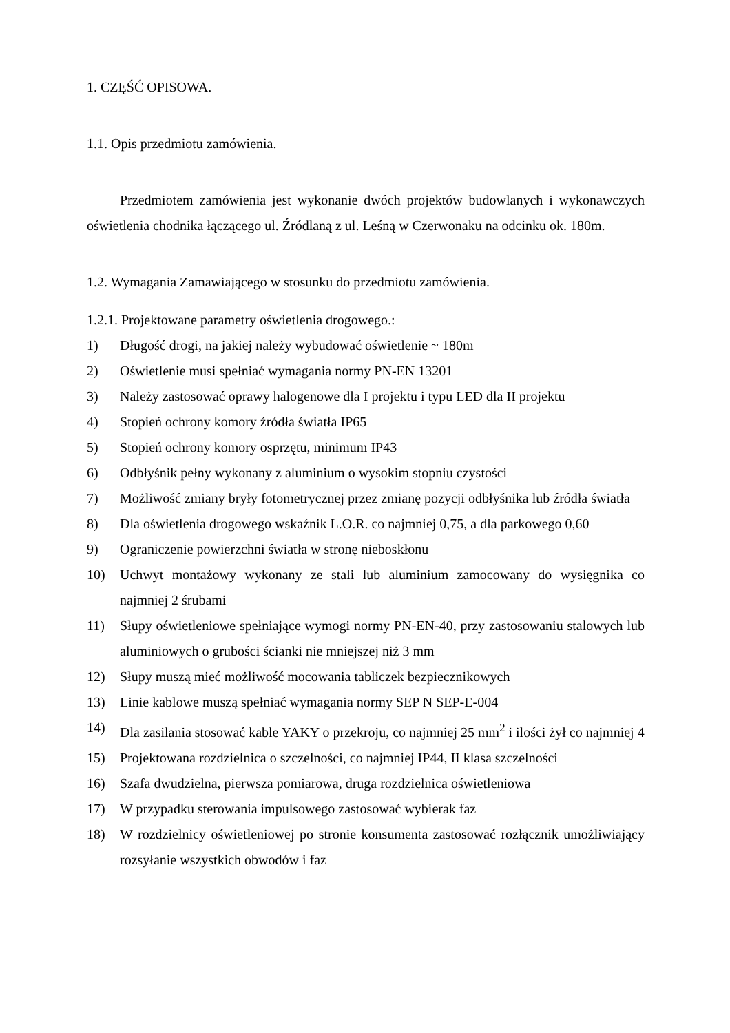1. CZĘŚĆ OPISOWA.
1.1. Opis przedmiotu zamówienia.
Przedmiotem zamówienia jest wykonanie dwóch projektów budowlanych i wykonawczych oświetlenia chodnika łączącego ul. Źródlaną z ul. Leśną w Czerwonaku na odcinku ok. 180m.
1.2. Wymagania Zamawiającego w stosunku do przedmiotu zamówienia.
1.2.1. Projektowane parametry oświetlenia drogowego.:
1) Długość drogi, na jakiej należy wybudować oświetlenie ~ 180m
2) Oświetlenie musi spełniać wymagania normy PN-EN 13201
3) Należy zastosować oprawy halogenowe dla I projektu i typu LED dla II projektu
4) Stopień ochrony komory źródła światła IP65
5) Stopień ochrony komory osprzętu, minimum IP43
6) Odbłyśnik pełny wykonany z aluminium o wysokim stopniu czystości
7) Możliwość zmiany bryły fotometrycznej przez zmianę pozycji odbłyśnika lub źródła światła
8) Dla oświetlenia drogowego wskaźnik L.O.R. co najmniej 0,75, a dla parkowego 0,60
9) Ograniczenie powierzchni światła w stronę nieboskłonu
10) Uchwyt montażowy wykonany ze stali lub aluminium zamocowany do wysięgnika co najmniej 2 śrubami
11) Słupy oświetleniowe spełniające wymogi normy PN-EN-40, przy zastosowaniu stalowych lub aluminiowych o grubości ścianki nie mniejszej niż 3 mm
12) Słupy muszą mieć możliwość mocowania tabliczek bezpiecznikowych
13) Linie kablowe muszą spełniać wymagania normy SEP N SEP-E-004
14) Dla zasilania stosować kable YAKY o przekroju, co najmniej 25 mm<sup>2</sup> i ilości żył co najmniej 4
15) Projektowana rozdzielnica o szczelności, co najmniej IP44, II klasa szczelności
16) Szafa dwudzielna, pierwsza pomiarowa, druga rozdzielnica oświetleniowa
17) W przypadku sterowania impulsowego zastosować wybierak faz
18) W rozdzielnicy oświetleniowej po stronie konsumenta zastosować rozłącznik umożliwiający rozsyłanie wszystkich obwodów i faz